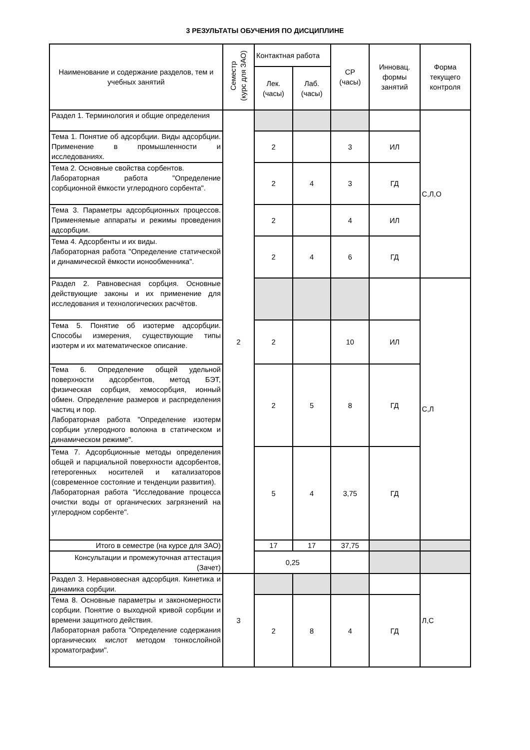3 РЕЗУЛЬТАТЫ ОБУЧЕНИЯ ПО ДИСЦИПЛИНЕ
| Наименование и содержание разделов, тем и учебных занятий | Семестр (курс для ЗАО) | Контактная работа | | СР (часы) | Инновац. формы занятий | Форма текущего контроля |
| --- | --- | --- | --- | --- | --- | --- |
| | | Лек. (часы) | Лаб. (часы) | | | |
| Раздел 1. Терминология и общие определения | 2 | | | | | С,Л,О |
| Тема 1. Понятие об адсорбции. Виды адсорбции. Применение в промышленности и исследованиях. | | 2 | | 3 | ИЛ | |
| Тема 2. Основные свойства сорбентов. Лабораторная работа "Определение сорбционной ёмкости углеродного сорбента". | | 2 | 4 | 3 | ГД | |
| Тема 3. Параметры адсорбционных процессов. Применяемые аппараты и режимы проведения адсорбции. | | 2 | | 4 | ИЛ | |
| Тема 4. Адсорбенты и их виды. Лабораторная работа "Определение статической и динамической ёмкости ионообменника". | | 2 | 4 | 6 | ГД | |
| Раздел 2. Равновесная сорбция. Основные действующие законы и их применение для исследования и технологических расчётов. | | | | | | С,Л |
| Тема 5. Понятие об изотерме адсорбции. Способы измерения, существующие типы изотерм и их математическое описание. | | 2 | | 10 | ИЛ | |
| Тема 6. Определение общей удельной поверхности адсорбентов, метод БЭТ, физическая сорбция, хемосорбция, ионный обмен. Определение размеров и распределения частиц и пор. Лабораторная работа "Определение изотерм сорбции углеродного волокна в статическом и динамическом режиме". | | 2 | 5 | 8 | ГД | |
| Тема 7. Адсорбционные методы определения общей и парциальной поверхности адсорбентов, гетерогенных носителей и катализаторов (современное состояние и тенденции развития). Лабораторная работа "Исследование процесса очистки воды от органических загрязнений на углеродном сорбенте". | | 5 | 4 | 3,75 | ГД | |
| Итого в семестре (на курсе для ЗАО) | | 17 | 17 | 37,75 | | |
| Консультации и промежуточная аттестация (Зачет) | | 0,25 | | | | |
| Раздел 3. Неравновесная адсорбция. Кинетика и динамика сорбции. | 3 | | | | | Л,С |
| Тема 8. Основные параметры и закономерности сорбции. Понятие о выходной кривой сорбции и времени защитного действия. Лабораторная работа "Определение содержания органических кислот методом тонкослойной хроматографии". | | 2 | 8 | 4 | ГД | |